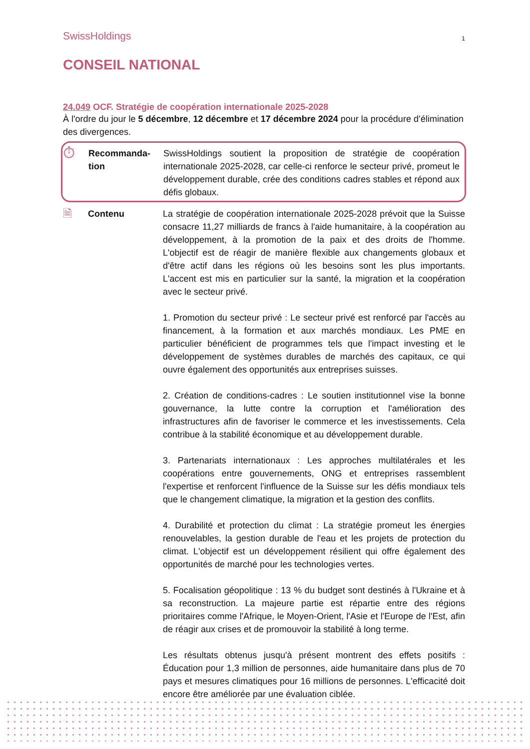SwissHoldings
1
CONSEIL NATIONAL
24.049 OCF. Stratégie de coopération internationale 2025-2028
À l'ordre du jour le 5 décembre, 12 décembre et 17 décembre 2024 pour la procédure d’élimination des divergences.
⏱
Recommanda-
tion
SwissHoldings soutient la proposition de stratégie de coopération internationale 2025-2028, car celle-ci renforce le secteur privé, promeut le développement durable, crée des conditions cadres stables et répond aux défis globaux.
🗎
Contenu
La stratégie de coopération internationale 2025-2028 prévoit que la Suisse consacre 11,27 milliards de francs à l'aide humanitaire, à la coopération au développement, à la promotion de la paix et des droits de l'homme. L'objectif est de réagir de manière flexible aux changements globaux et d'être actif dans les régions où les besoins sont les plus importants. L'accent est mis en particulier sur la santé, la migration et la coopération avec le secteur privé.
1. Promotion du secteur privé : Le secteur privé est renforcé par l'accès au financement, à la formation et aux marchés mondiaux. Les PME en particulier bénéficient de programmes tels que l'impact investing et le développement de systèmes durables de marchés des capitaux, ce qui ouvre également des opportunités aux entreprises suisses.
2. Création de conditions-cadres : Le soutien institutionnel vise la bonne gouvernance, la lutte contre la corruption et l'amélioration des infrastructures afin de favoriser le commerce et les investissements. Cela contribue à la stabilité économique et au développement durable.
3. Partenariats internationaux : Les approches multilatérales et les coopérations entre gouvernements, ONG et entreprises rassemblent l'expertise et renforcent l'influence de la Suisse sur les défis mondiaux tels que le changement climatique, la migration et la gestion des conflits.
4. Durabilité et protection du climat : La stratégie promeut les énergies renouvelables, la gestion durable de l'eau et les projets de protection du climat. L'objectif est un développement résilient qui offre également des opportunités de marché pour les technologies vertes.
5. Focalisation géopolitique : 13 % du budget sont destinés à l'Ukraine et à sa reconstruction. La majeure partie est répartie entre des régions prioritaires comme l'Afrique, le Moyen-Orient, l'Asie et l'Europe de l'Est, afin de réagir aux crises et de promouvoir la stabilité à long terme.
Les résultats obtenus jusqu'à présent montrent des effets positifs : Éducation pour 1,3 million de personnes, aide humanitaire dans plus de 70 pays et mesures climatiques pour 16 millions de personnes. L'efficacité doit encore être améliorée par une évaluation ciblée.